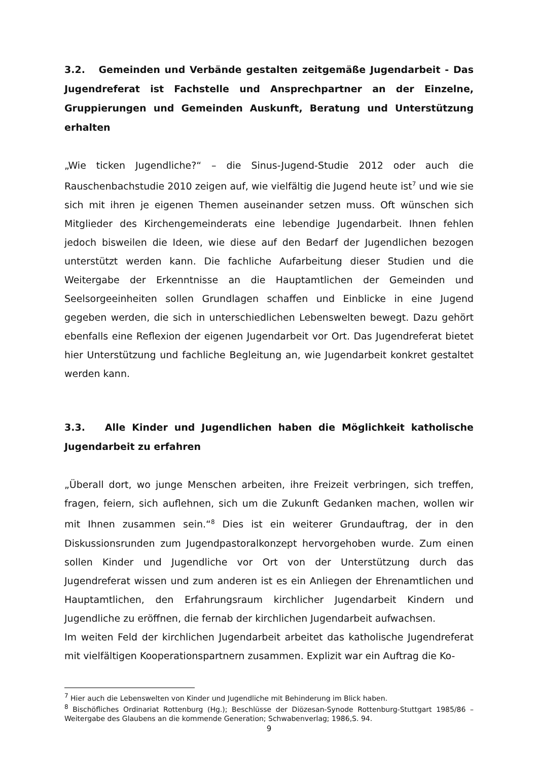3.2. Gemeinden und Verbände gestalten zeitgemäße Jugendarbeit - Das Jugendreferat ist Fachstelle und Ansprechpartner an der Einzelne, Gruppierungen und Gemeinden Auskunft, Beratung und Unterstützung erhalten
„Wie ticken Jugendliche?“ – die Sinus-Jugend-Studie 2012 oder auch die Rauschenbachstudie 2010 zeigen auf, wie vielfältig die Jugend heute ist<sup>7</sup> und wie sie sich mit ihren je eigenen Themen auseinander setzen muss. Oft wünschen sich Mitglieder des Kirchengemeinderats eine lebendige Jugendarbeit. Ihnen fehlen jedoch bisweilen die Ideen, wie diese auf den Bedarf der Jugendlichen bezogen unterstützt werden kann. Die fachliche Aufarbeitung dieser Studien und die Weitergabe der Erkenntnisse an die Hauptamtlichen der Gemeinden und Seelsorgeeinheiten sollen Grundlagen schaffen und Einblicke in eine Jugend gegeben werden, die sich in unterschiedlichen Lebenswelten bewegt. Dazu gehört ebenfalls eine Reflexion der eigenen Jugendarbeit vor Ort. Das Jugendreferat bietet hier Unterstützung und fachliche Begleitung an, wie Jugendarbeit konkret gestaltet werden kann.
3.3. Alle Kinder und Jugendlichen haben die Möglichkeit katholische Jugendarbeit zu erfahren
„Überall dort, wo junge Menschen arbeiten, ihre Freizeit verbringen, sich treffen, fragen, feiern, sich auflehnen, sich um die Zukunft Gedanken machen, wollen wir mit Ihnen zusammen sein.“<sup>8</sup> Dies ist ein weiterer Grundauftrag, der in den Diskussionsrunden zum Jugendpastoralkonzept hervorgehoben wurde. Zum einen sollen Kinder und Jugendliche vor Ort von der Unterstützung durch das Jugendreferat wissen und zum anderen ist es ein Anliegen der Ehrenamtlichen und Hauptamtlichen, den Erfahrungsraum kirchlicher Jugendarbeit Kindern und Jugendliche zu eröffnen, die fernab der kirchlichen Jugendarbeit aufwachsen.
Im weiten Feld der kirchlichen Jugendarbeit arbeitet das katholische Jugendreferat mit vielfältigen Kooperationspartnern zusammen. Explizit war ein Auftrag die Ko-
<sup>7</sup> Hier auch die Lebenswelten von Kinder und Jugendliche mit Behinderung im Blick haben.
<sup>8</sup> Bischöfliches Ordinariat Rottenburg (Hg.); Beschlüsse der Diözesan-Synode Rottenburg-Stuttgart 1985/86 – Weitergabe des Glaubens an die kommende Generation; Schwabenverlag; 1986,S. 94.
9